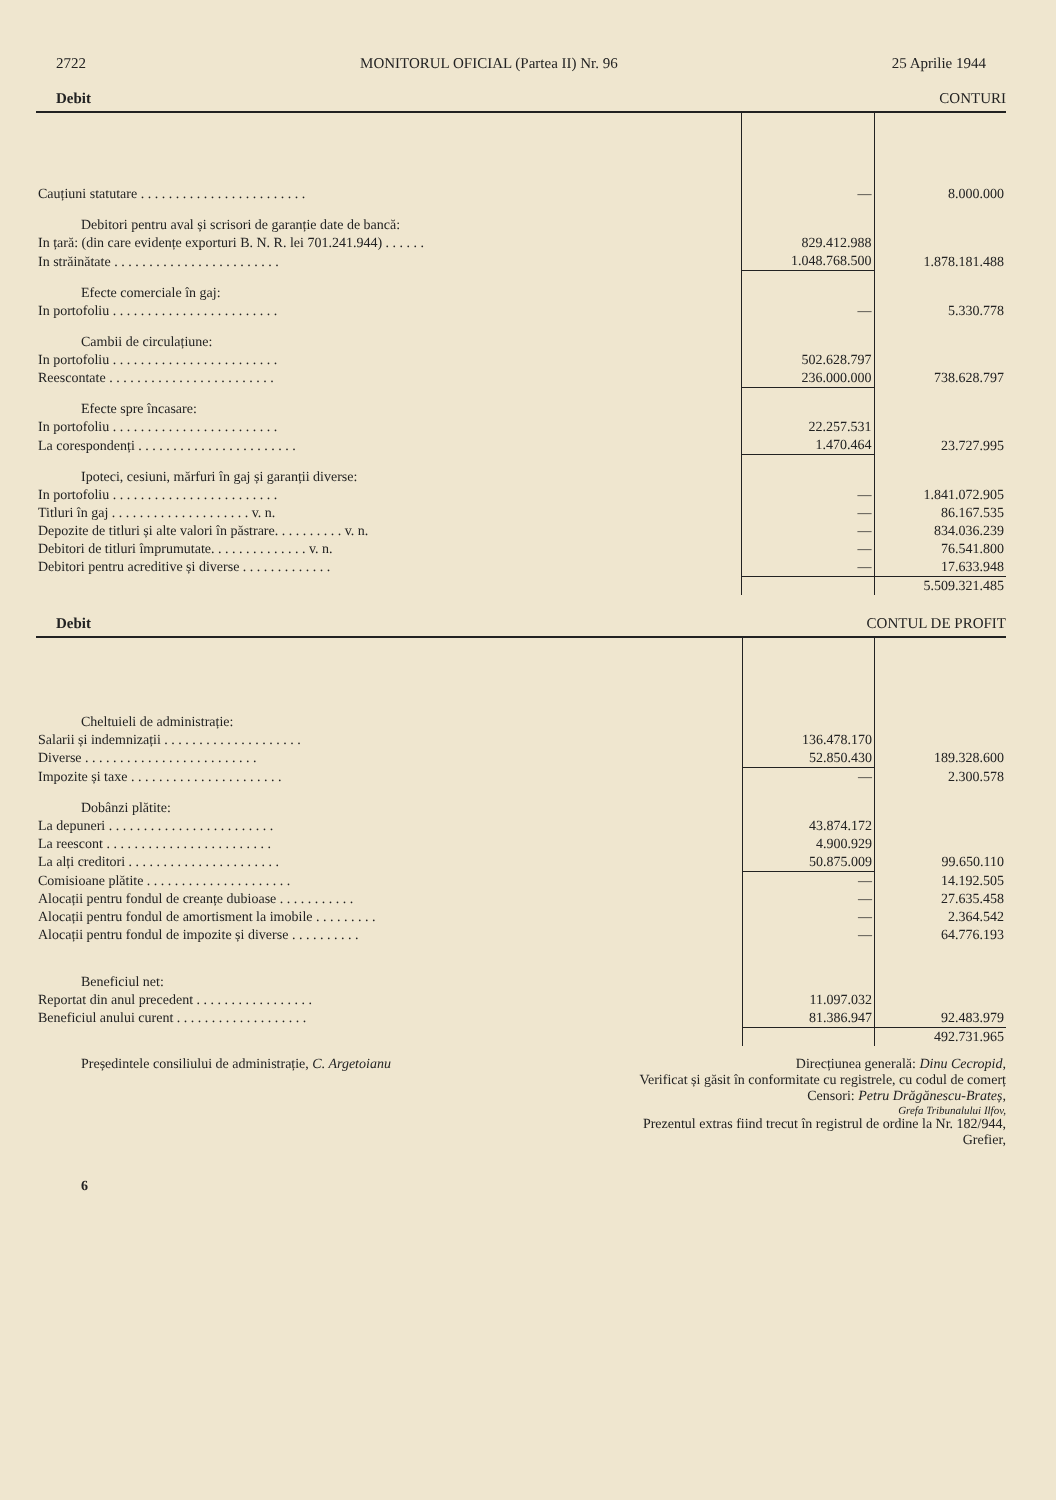2722 MONITORUL OFICIAL (Partea II) Nr. 96 25 Aprilie 1944
Debit CONTURI
| Cauțiuni statutare . . . . . . . . . . . . . . . . . . . . . . . . | — | 8.000.000 |
| Debitori pentru aval și scrisori de garanție date de bancă: | | |
| In țară: (din care evidențe exporturi B. N. R. lei 701.241.944) . . . . . . | 829.412.988 | |
| In străinătate . . . . . . . . . . . . . . . . . . . . . . . . | 1.048.768.500 | 1.878.181.488 |
| Efecte comerciale în gaj: | | |
| In portofoliu . . . . . . . . . . . . . . . . . . . . . . . . | — | 5.330.778 |
| Cambii de circulațiune: | | |
| In portofoliu . . . . . . . . . . . . . . . . . . . . . . . . | 502.628.797 | |
| Reescontate . . . . . . . . . . . . . . . . . . . . . . . . | 236.000.000 | 738.628.797 |
| Efecte spre încasare: | | |
| In portofoliu . . . . . . . . . . . . . . . . . . . . . . . . | 22.257.531 | |
| La corespondenți . . . . . . . . . . . . . . . . . . . . . . . | 1.470.464 | 23.727.995 |
| Ipoteci, cesiuni, mărfuri în gaj și garanții diverse: | | |
| In portofoliu . . . . . . . . . . . . . . . . . . . . . . . . | — | 1.841.072.905 |
| Titluri în gaj . . . . . . . . . . . . . . . . . . . . v. n. | — | 86.167.535 |
| Depozite de titluri și alte valori în păstrare. . . . . . . . . . v. n. | — | 834.036.239 |
| Debitori de titluri împrumutate. . . . . . . . . . . . . . v. n. | — | 76.541.800 |
| Debitori pentru acreditive și diverse . . . . . . . . . . . . . | — | 17.633.948 |
| | | 5.509.321.485 |
Debit CONTUL DE PROFIT
| Cheltuieli de administrație: | | |
| Salarii și indemnizații . . . . . . . . . . . . . . . . . . . . | 136.478.170 | |
| Diverse . . . . . . . . . . . . . . . . . . . . . . . . . | 52.850.430 | 189.328.600 |
| Impozite și taxe . . . . . . . . . . . . . . . . . . . . . . | — | 2.300.578 |
| Dobânzi plătite: | | |
| La depuneri . . . . . . . . . . . . . . . . . . . . . . . . | 43.874.172 | |
| La reescont . . . . . . . . . . . . . . . . . . . . . . . . | 4.900.929 | |
| La alți creditori . . . . . . . . . . . . . . . . . . . . . . | 50.875.009 | 99.650.110 |
| Comisioane plătite . . . . . . . . . . . . . . . . . . . . . | — | 14.192.505 |
| Alocații pentru fondul de creanțe dubioase . . . . . . . . . . . | — | 27.635.458 |
| Alocații pentru fondul de amortisment la imobile . . . . . . . . . | — | 2.364.542 |
| Alocații pentru fondul de impozite și diverse . . . . . . . . . . | — | 64.776.193 |
| Beneficiul net: | | |
| Reportat din anul precedent . . . . . . . . . . . . . . . . . | 11.097.032 | |
| Beneficiul anului curent . . . . . . . . . . . . . . . . . . . | 81.386.947 | 92.483.979 |
| | | 492.731.965 |
Președintele consiliului de administrație, C. Argetoianu Direcțiunea generală: Dinu Cecropid,
Verificat și găsit în conformitate cu registrele, cu codul de comerț
Censori: Petru Drăgănescu-Brateș,
Grefa Tribunalului Ilfov,
Prezentul extras fiind trecut în registrul de ordine la Nr. 182/944,
Grefier,
6